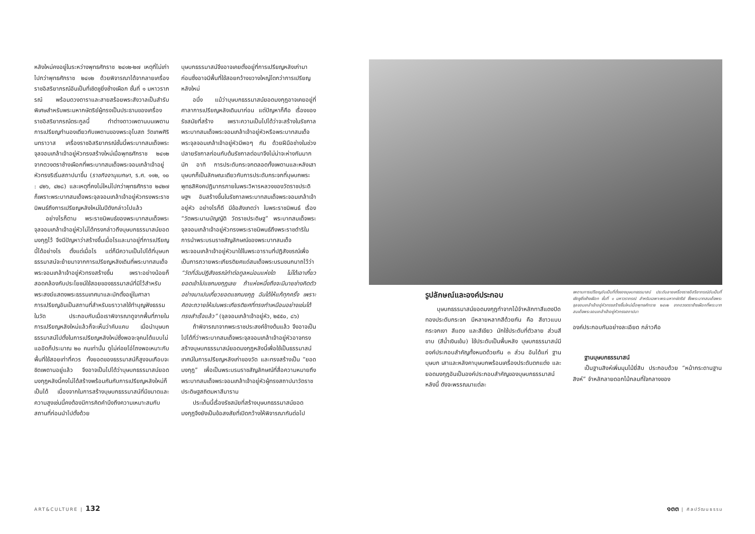หลังใหม่คงอยู่ในระหว่างพุทธศักราช ๒๔๑๒-๒๗ เหตุที่ไม่เก่าไปกว่าพุทธศักราช ๒๔๑๒ ด้วยพิจารณาได้จากลายเครื่องราชอิสริยาภรณ์อันเป็นที่เชิดชูยิ่งช้างเผือก ชั้นที่ ๑ มหาวราภรณ์ พร้อมดวงดาราและสายสร้อยพระสังวาลเป็นสำรับพิเศษสำหรับพระมหากษัตริย์ผู้ทรงเป็นประธานของเครื่องราชอิสริยาภรณ์ตระกูลนี้ ทำต่างดาวเพดานบนเพดานการเปรียญทำนองเดียวกับเพดานของพระอุโบสถ วัดเทพศิรินทราวาส เครื่องราชอิสริยาภรณ์ชั้นนี้พระบาทสมเด็จพระจุลจอมเกล้าเจ้าอยู่หัวทรงสร้างใหม่เมื่อพุทธศักราช ๒๔๑๒ จากดวงตราช้างเผือกที่พระบาทสมเด็จพระจอมเกล้าเจ้าอยู่หัวทรงริเริ่มสถาปนาขึ้น (ราชกิจจานุเบกษา, ร.ศ. ๑๑๒, ๑๐ : ๔๒๖, ๔๒๘) และเหตุที่คงไม่ใหม่ไปกว่าพุทธศักราช ๒๔๒๗ ก็เพราะพระบาทสมเด็จพระจุลจอมเกล้าเจ้าอยู่หัวทรงพระราชนิพนธ์ถึงการเปรียญหลังใหม่ในปีดังกล่าวไปแล้ว
อย่างไรก็ตาม พระราชนิพนธ์ของพระบาทสมเด็จพระจุลจอมเกล้าเจ้าอยู่หัวไม่ได้ทรงกล่าวถึงบุษบกธรรมาสน์ยอดมงกุฎไว้ จึงมีปัญหาว่าสร้างขึ้นเมื่อไรและมาอยู่ที่การเปรียญนี้ได้อย่างไร ตั้งแต่เมื่อไร แต่ก็มีความเป็นไปได้ที่บุษบกธรรมาสน์จะย้ายมาจากการเปรียญหลังเดิมที่พระบาทสมเด็จพระจอมเกล้าเจ้าอยู่หัวทรงสร้างขึ้น เพราะอย่างน้อยก็สอดคล้องกับประโยชน์ใช้สอยของธรรมาสน์ที่มีไว้สำหรับพระสงฆ์แสดงพระธรรมเทศนาและมักตั้งอยู่ในศาลาการเปรียญอันเป็นสถานที่สำหรับฆราวาสใช้ทำบุญฟังธรรมในวัด ประกอบกับเมื่อเราพิจารณาดูจากพื้นที่ภายในการเปรียญหลังใหม่แล้วก็จะเห็นว่าคับแคบ เมื่อนำบุษบกธรรมาสน์ไปตั้งในการเปรียญหลังใหม่ซึ่งพอจะจุคนได้แบบไม่แออัดก็ประมาณ ๒๐ คนเท่านั้น ดูไม่ค่อยโอ่โถงพอเหมาะกับพื้นที่ใช้สอยเท่าที่ควร ทั้งยอดของธรรมาสน์ก็สูงจนเกือบจะชิดเพดานอยู่แล้ว จึงอาจเป็นไปได้ว่าบุษบกธรรมาสน์ยอดมงกุฎหลังนี้คงไม่ได้สร้างพร้อมกันกับการเปรียญหลังใหม่ก็เป็นได้ เนื่องจากในการสร้างบุษบกธรรมาสน์ที่มีขนาดและความสูงเช่นนี้คงต้องมีการคิดคำนึงถึงความเหมาะสมกับสถานที่ก่อนนำไปตั้งด้วย
บุษบกธรรมาสน์จึงอาจเคยตั้งอยู่ที่การเปรียญหลังเก่ามาก่อนซึ่งอาจมีพื้นที่ใช้สอยกว้างขวางใหญ่โตกว่าการเปรียญหลังใหม่
อนึ่ง แม้ว่าบุษบกธรรมาสน์ยอดมงกุฎอาจเคยอยู่ที่ศาลาการเปรียญหลังเดิมมาก่อน แต่ปัญหาก็คือ เรื่องของรัชสมัยที่สร้าง เพราะความเป็นไปได้ว่าจะสร้างในรัชกาลพระบาทสมเด็จพระจอมเกล้าเจ้าอยู่หัวหรือพระบาทสมเด็จพระจุลจอมเกล้าเจ้าอยู่หัวมีพอๆ กัน ด้วยฝีมือช่างในช่วงปลายรัชกาลก่อนกับต้นรัชกาลต่อมาจึงไม่น่าจะห่างกันมากนัก อาทิ การประดับกระจกตลอดทั้งเพดานและหลังเสาบุษบกก็เป็นลักษณะเดียวกับการประดับกระจกที่บุษบกพระพุทธสิหิงคปฏิมากรภายในพระวิหารหลวงของวัดราชประดิษฐฯ อันสร้างขึ้นในรัชกาลพระบาทสมเด็จพระจอมเกล้าเจ้าอยู่หัว อย่างไรก็ดี มีข้อสังเกตว่า ในพระราชนิพนธ์ เรื่อง “วัดพระนามบัญญัติ วัดราชประดิษฐ” พระบาทสมเด็จพระจุลจอมเกล้าเจ้าอยู่หัวทรงพระราชนิพนธ์ถึงพระราชดำริในการนำพระบรมราชสัญลักษณ์ของพระบาทสมเด็จพระจอมเกล้าเจ้าอยู่หัวมาใช้ในพระอารามที่ปฏิสังขรณ์เพื่อเป็นการถวายพระเกียรติยศแด่สมเด็จพระบรมชนกนาถไว้ว่า “วัดที่ฉันปฏิสังขรณ์ทำต่อทูลหม่อมแห่งใด ไม่ได้เอาเกี้ยวยอดเข้าไปแซกมงกุฎเลย ถ้าแห่งหนึ่งถึงจะมีนายช่างคิดตัวอย่างมาเปนเกี้ยวยอดแซกมงกุฎ ฉันได้ให้แก้ทุกครั้ง เพราะคิดจะถวายให้เปนพระเกียรติยศที่ทรงทำเหมือนอย่างเช่นได้ทรงสำเร็จแล้ว” (จุลจอมเกล้าเจ้าอยู่หัว, ๒๕๕๐, ๘๖)
ถ้าพิจารณาจากพระราชประสงค์ข้างต้นแล้ว จึงอาจเป็นไปได้ที่ว่าพระบาทสมเด็จพระจุลจอมเกล้าเจ้าอยู่หัวอาจทรงสร้างบุษบกธรรมาสน์ยอดมงกุฎหลังนี้เพื่อใช้เป็นธรรมาสน์เทศน์ในการเปรียญหลังเก่าของวัด และทรงสร้างเป็น “ยอดมงกุฎ” เพื่อเป็นพระบรมราชสัญลักษณ์ที่สื่อความหมายถึงพระบาทสมเด็จพระจอมเกล้าเจ้าอยู่หัวผู้ทรงสถาปนาวัดราชประดิษฐสถิตมหาสีมาราม
ประเด็นนี้เรื่องรัชสมัยที่สร้างบุษบกธรรมาสน์ยอดมงกุฎจึงยังเป็นข้อสงสัยที่เปิดกว้างให้พิจารณากันต่อไป
รูปลักษณ์และองค์ประกอบ
บุษบกธรรมาสน์ยอดมงกุฎทำจากไม้จำหลักทาสีแดงปิดทองประดับกระจก มีหลายหลากสีด้วยกัน คือ สีขาวแบบกระจกเงา สีแดง และสีเขียว มักใช้ประดับที่ตัวลาย ส่วนสีขาบ (สีน้ำเงินเข้ม) ใช้ประดับเป็นพื้นหลัง บุษบกธรรมาสน์มีองค์ประกอบสำคัญทั้งหมดด้วยกัน ๓ ส่วน อันได้แก่ ฐานบุษบก เสาและหลังคาบุษบกพร้อมเครื่องประดับตกแต่ง และยอดมงกุฎอันเป็นองค์ประกอบสำคัญของบุษบกธรรมาสน์หลังนี้ ดังจะพรรณนาแต่ละ
เพดานการเปรียญอันเป็นที่ตั้งของบุษบกธรรมาสน์ ประดับลายเครื่องราชอิสริยาภรณ์อันเป็นที่เชิดชูยิ่งช้างเผือก ชั้นที่ ๑ มหาวราภรณ์ สำหรับเฉพาะพระมหากษัตริย์ ซึ่งพระบาทสมเด็จพระจุลจอมเกล้าเจ้าอยู่หัวทรงสร้างขึ้นใหม่เมื่อพุทธศักราช ๒๔๑๒ จากดวงตราช้างเผือกที่พระบาทสมเด็จพระจอมเกล้าเจ้าอยู่หัวทรงสถาปนา
องค์ประกอบกันอย่างละเอียด กล่าวคือ
ฐานบุษบกธรรมาสน์
เป็นฐานสิงห์เพิ่มมุมไม้ยี่สิบ ประกอบด้วย “หน้ากระดานฐานสิงห์” จำหลักลายดอกไม้กลมที่ใจกลางของ
ART&CULTURE | 132 ๑๓๓ | ศิลปวัฒนธรรม